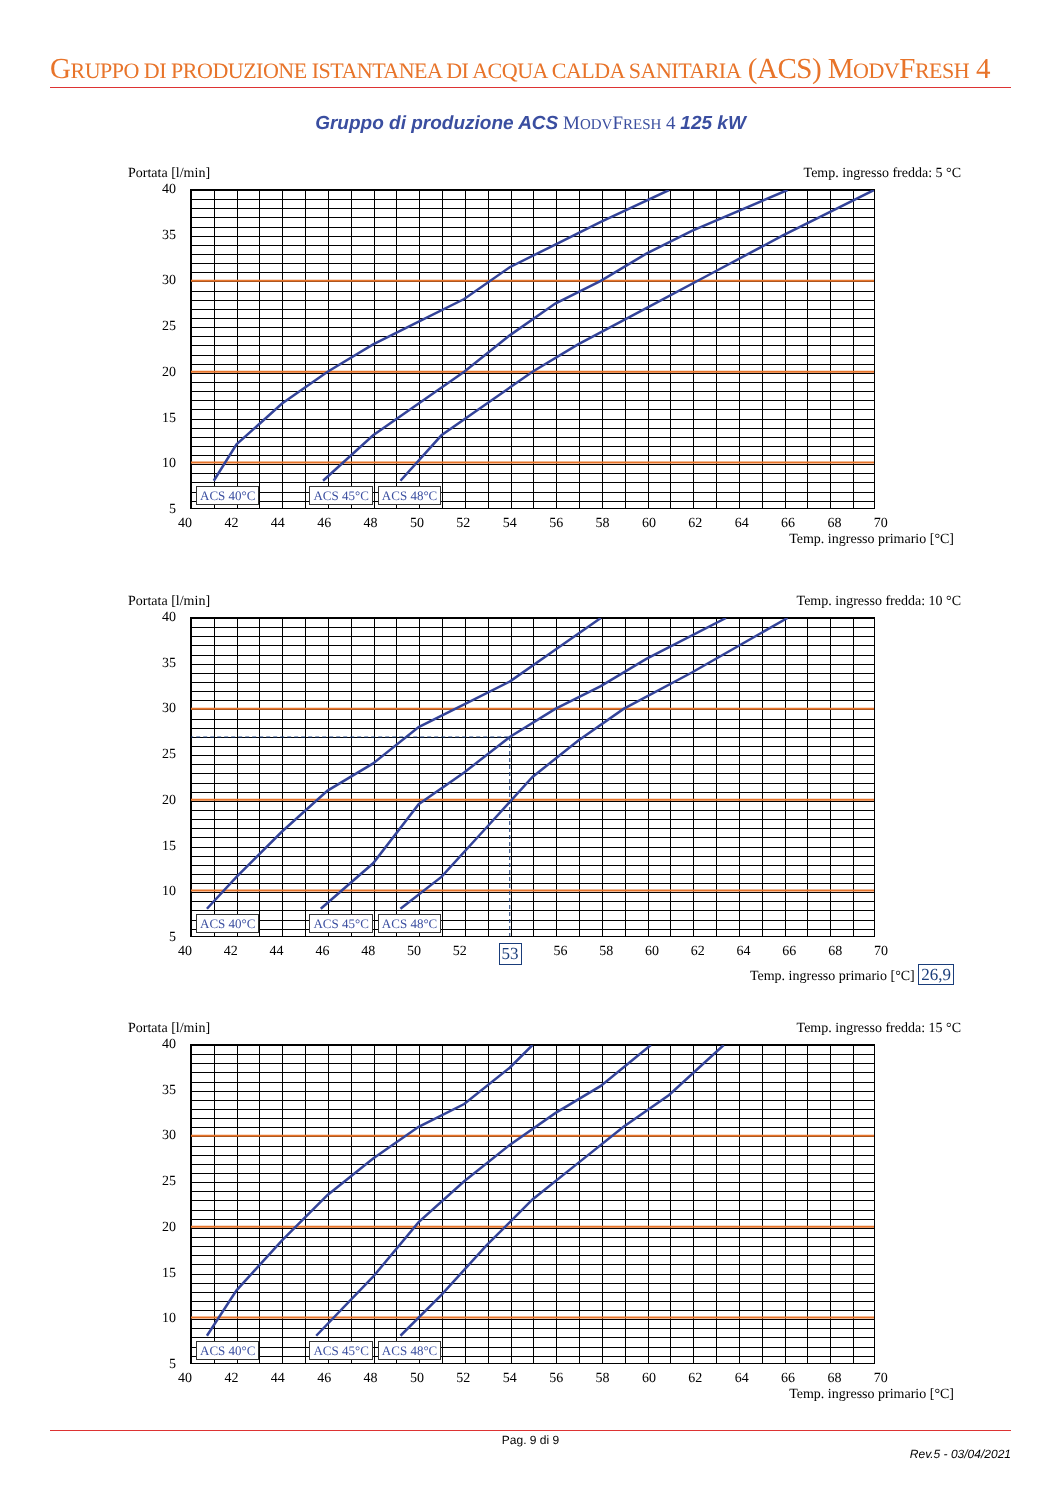GRUPPO DI PRODUZIONE ISTANTANEA DI ACQUA CALDA SANITARIA (ACS) MODVFRESH 4
Gruppo di produzione ACS MODVFRESH 4 125 kW
Portata [l/min] Temp. ingresso fredda: 5 °C
40
35
30
25
20
15
10
5
ACS 40°C ACS 45°C ACS 48°C
40 42 44 46 48 50 52 54 56 58 60 62 64 66 68 70
Temp. ingresso primario [°C]
Portata [l/min] Temp. ingresso fredda: 10 °C
40
35
30
25
20
15
10
5
ACS 40°C ACS 45°C ACS 48°C
40 42 44 46 48 50 52 53 56 58 60 62 64 66 68 70
Temp. ingresso primario [°C] 26,9
Portata [l/min] Temp. ingresso fredda: 15 °C
40
35
30
25
20
15
10
5
ACS 40°C ACS 45°C ACS 48°C
40 42 44 46 48 50 52 54 56 58 60 62 64 66 68 70
Temp. ingresso primario [°C]
Pag. 9 di 9
Rev.5 - 03/04/2021